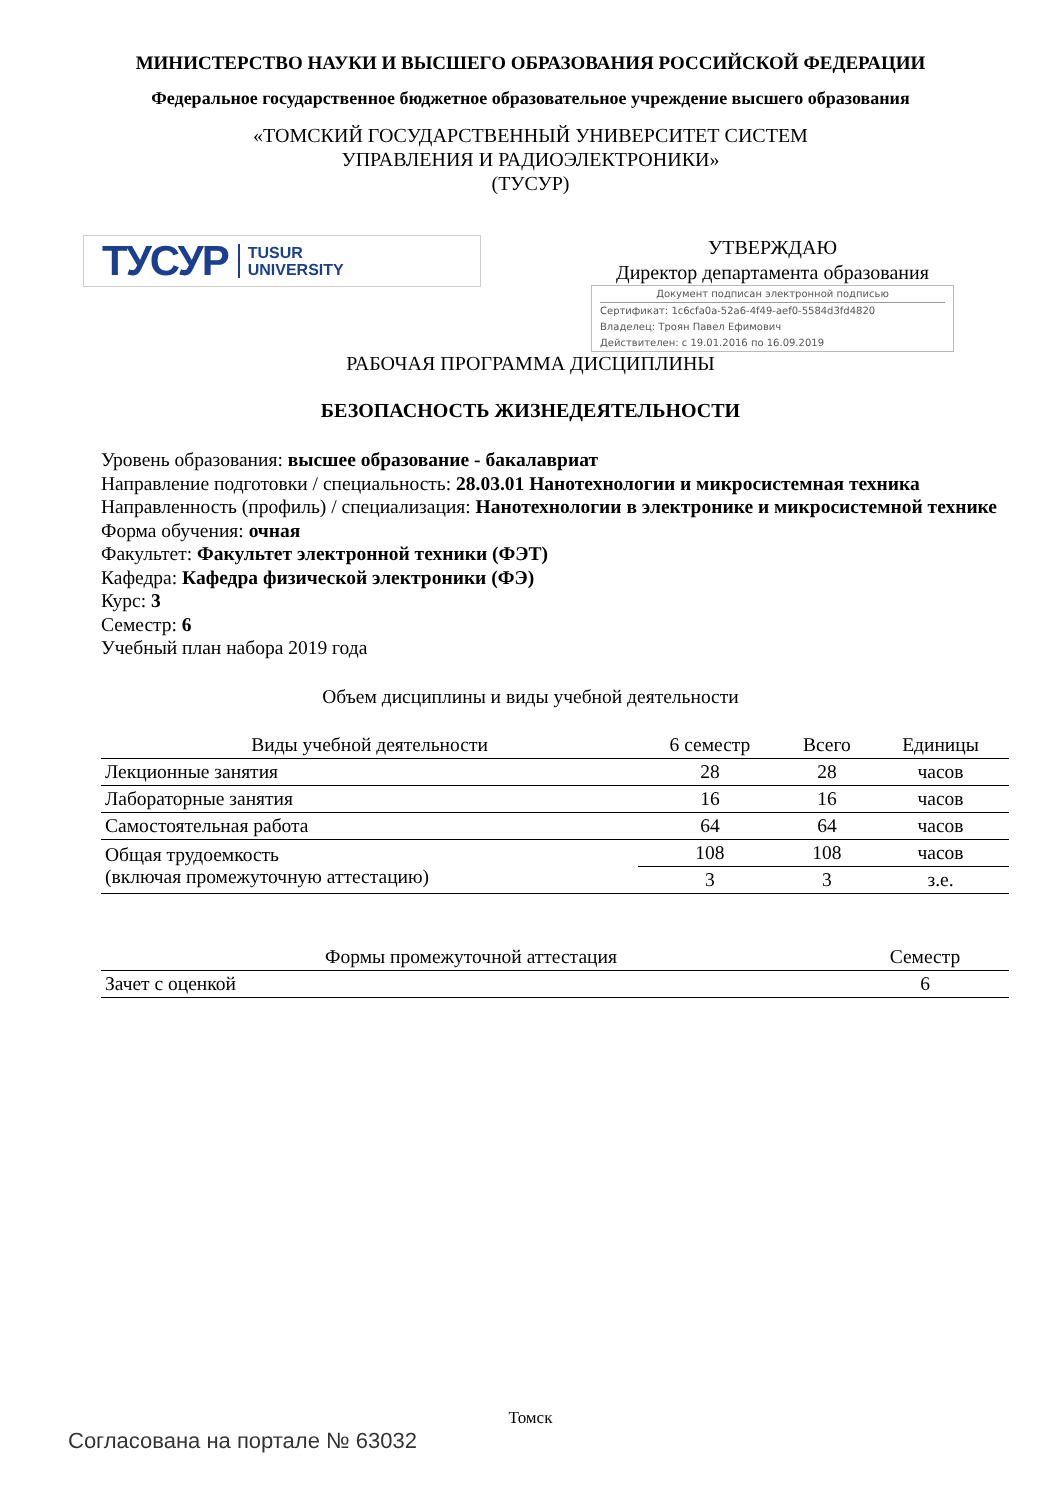МИНИСТЕРСТВО НАУКИ И ВЫСШЕГО ОБРАЗОВАНИЯ РОССИЙСКОЙ ФЕДЕРАЦИИ
Федеральное государственное бюджетное образовательное учреждение высшего образования
«ТОМСКИЙ ГОСУДАРСТВЕННЫЙ УНИВЕРСИТЕТ СИСТЕМ
УПРАВЛЕНИЯ И РАДИОЭЛЕКТРОНИКИ»
(ТУСУР)
ТУСУР TUSUR
UNIVERSITY
УТВЕРЖДАЮ
Директор департамента образования
Документ подписан электронной подписью
Сертификат: 1c6cfa0a-52a6-4f49-aef0-5584d3fd4820
Владелец: Троян Павел Ефимович
Действителен: с 19.01.2016 по 16.09.2019
РАБОЧАЯ ПРОГРАММА ДИСЦИПЛИНЫ
БЕЗОПАСНОСТЬ ЖИЗНЕДЕЯТЕЛЬНОСТИ
Уровень образования: высшее образование - бакалавриат
Направление подготовки / специальность: 28.03.01 Нанотехнологии и микросистемная техника
Направленность (профиль) / специализация: Нанотехнологии в электронике и микросистемной технике
Форма обучения: очная
Факультет: Факультет электронной техники (ФЭТ)
Кафедра: Кафедра физической электроники (ФЭ)
Курс: 3
Семестр: 6
Учебный план набора 2019 года
Объем дисциплины и виды учебной деятельности
| Виды учебной деятельности | 6 семестр | Всего | Единицы |
| --- | --- | --- | --- |
| Лекционные занятия | 28 | 28 | часов |
| Лабораторные занятия | 16 | 16 | часов |
| Самостоятельная работа | 64 | 64 | часов |
| Общая трудоемкость (включая промежуточную аттестацию) | 108 | 108 | часов |
| | 3 | 3 | з.е. |
| Формы промежуточной аттестация | Семестр |
| --- | --- |
| Зачет с оценкой | 6 |
Томск
Согласована на портале № 63032